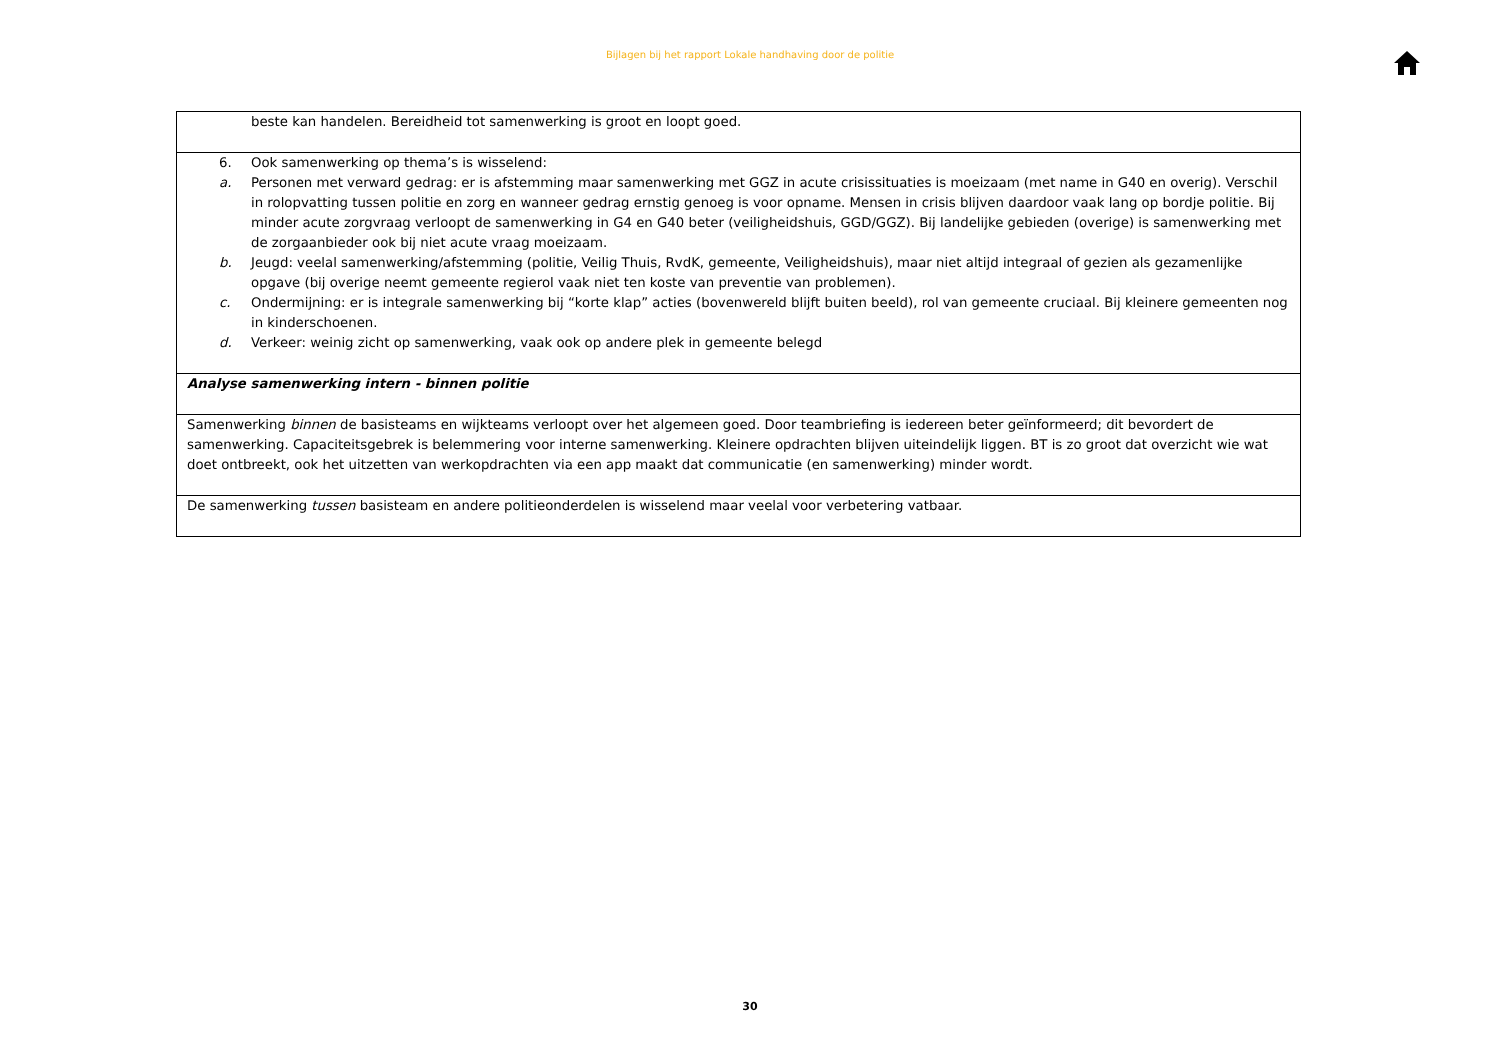Bijlagen bij het rapport Lokale handhaving door de politie
| beste kan handelen. Bereidheid tot samenwerking is groot en loopt goed. |
| 6. Ook samenwerking op thema’s is wisselend: a. Personen met verward gedrag: er is afstemming maar samenwerking met GGZ in acute crisissituaties is moeizaam (met name in G40 en overig). Verschil in rolopvatting tussen politie en zorg en wanneer gedrag ernstig genoeg is voor opname. Mensen in crisis blijven daardoor vaak lang op bordje politie. Bij minder acute zorgvraag verloopt de samenwerking in G4 en G40 beter (veiligheidshuis, GGD/GGZ). Bij landelijke gebieden (overige) is samenwerking met de zorgaanbieder ook bij niet acute vraag moeizaam. b. Jeugd: veelal samenwerking/afstemming (politie, Veilig Thuis, RvdK, gemeente, Veiligheidshuis), maar niet altijd integraal of gezien als gezamenlijke opgave (bij overige neemt gemeente regierol vaak niet ten koste van preventie van problemen). c. Ondermijning: er is integrale samenwerking bij “korte klap” acties (bovenwereld blijft buiten beeld), rol van gemeente cruciaal. Bij kleinere gemeenten nog in kinderschoenen. d. Verkeer: weinig zicht op samenwerking, vaak ook op andere plek in gemeente belegd |
| Analyse samenwerking intern - binnen politie |
| Samenwerking binnen de basisteams en wijkteams verloopt over het algemeen goed. Door teambriefing is iedereen beter geïnformeerd; dit bevordert de samenwerking. Capaciteitsgebrek is belemmering voor interne samenwerking. Kleinere opdrachten blijven uiteindelijk liggen. BT is zo groot dat overzicht wie wat doet ontbreekt, ook het uitzetten van werkopdrachten via een app maakt dat communicatie (en samenwerking) minder wordt. |
| De samenwerking tussen basisteam en andere politieonderdelen is wisselend maar veelal voor verbetering vatbaar. |
30